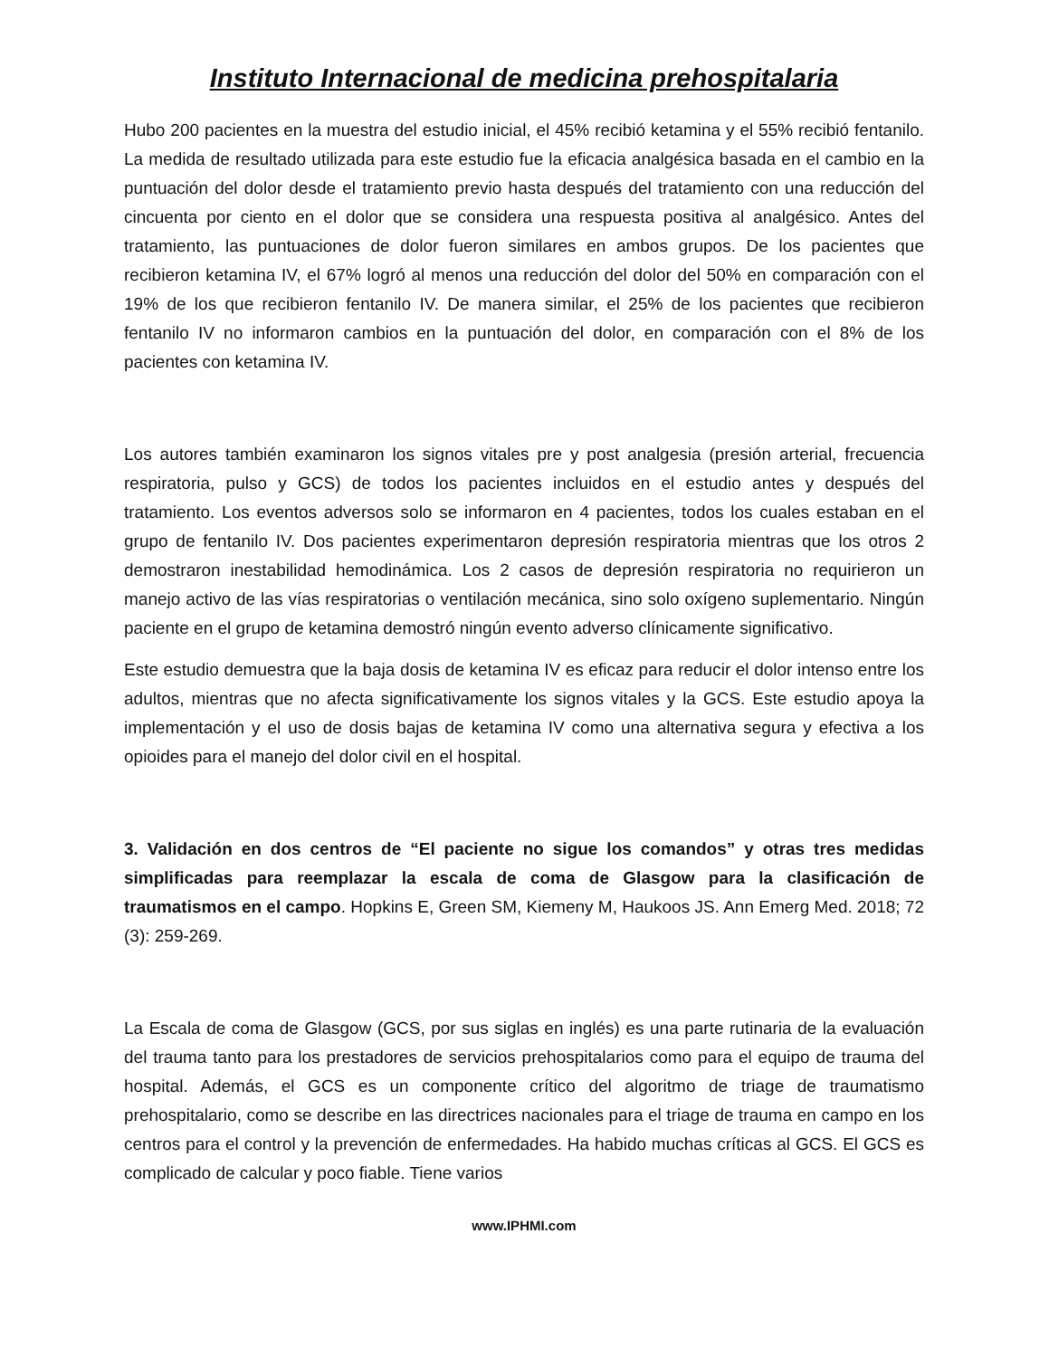Instituto Internacional de medicina prehospitalaria
Hubo 200 pacientes en la muestra del estudio inicial, el 45% recibió ketamina y el 55% recibió fentanilo. La medida de resultado utilizada para este estudio fue la eficacia analgésica basada en el cambio en la puntuación del dolor desde el tratamiento previo hasta después del tratamiento con una reducción del cincuenta por ciento en el dolor que se considera una respuesta positiva al analgésico. Antes del tratamiento, las puntuaciones de dolor fueron similares en ambos grupos. De los pacientes que recibieron ketamina IV, el 67% logró al menos una reducción del dolor del 50% en comparación con el 19% de los que recibieron fentanilo IV. De manera similar, el 25% de los pacientes que recibieron fentanilo IV no informaron cambios en la puntuación del dolor, en comparación con el 8% de los pacientes con ketamina IV.
Los autores también examinaron los signos vitales pre y post analgesia (presión arterial, frecuencia respiratoria, pulso y GCS) de todos los pacientes incluidos en el estudio antes y después del tratamiento. Los eventos adversos solo se informaron en 4 pacientes, todos los cuales estaban en el grupo de fentanilo IV. Dos pacientes experimentaron depresión respiratoria mientras que los otros 2 demostraron inestabilidad hemodinámica. Los 2 casos de depresión respiratoria no requirieron un manejo activo de las vías respiratorias o ventilación mecánica, sino solo oxígeno suplementario. Ningún paciente en el grupo de ketamina demostró ningún evento adverso clínicamente significativo.
Este estudio demuestra que la baja dosis de ketamina IV es eficaz para reducir el dolor intenso entre los adultos, mientras que no afecta significativamente los signos vitales y la GCS. Este estudio apoya la implementación y el uso de dosis bajas de ketamina IV como una alternativa segura y efectiva a los opioides para el manejo del dolor civil en el hospital.
3. Validación en dos centros de “El paciente no sigue los comandos” y otras tres medidas simplificadas para reemplazar la escala de coma de Glasgow para la clasificación de traumatismos en el campo. Hopkins E, Green SM, Kiemeny M, Haukoos JS. Ann Emerg Med. 2018; 72 (3): 259-269.
La Escala de coma de Glasgow (GCS, por sus siglas en inglés) es una parte rutinaria de la evaluación del trauma tanto para los prestadores de servicios prehospitalarios como para el equipo de trauma del hospital. Además, el GCS es un componente crítico del algoritmo de triage de traumatismo prehospitalario, como se describe en las directrices nacionales para el triage de trauma en campo en los centros para el control y la prevención de enfermedades. Ha habido muchas críticas al GCS. El GCS es complicado de calcular y poco fiable. Tiene varios
www.IPHMI.com